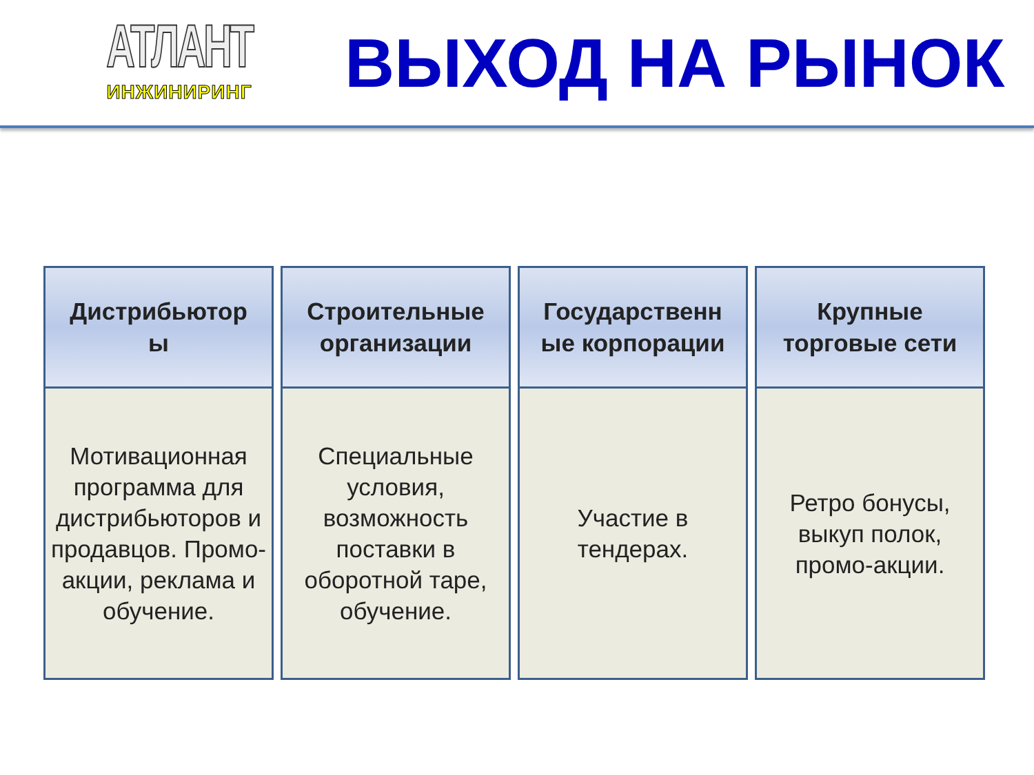АТЛАНТ
ИНЖИНИРИНГ
ВЫХОД НА РЫНОК
Дистрибьютор
ы
Мотивационная программа для дистрибьюторов и продавцов. Промо-акции, реклама и обучение.
Строительные организации
Специальные условия, возможность поставки в оборотной таре, обучение.
Государственн
ые корпорации
Участие в
тендерах.
Крупные
торговые сети
Ретро бонусы, выкуп полок, промо-акции.